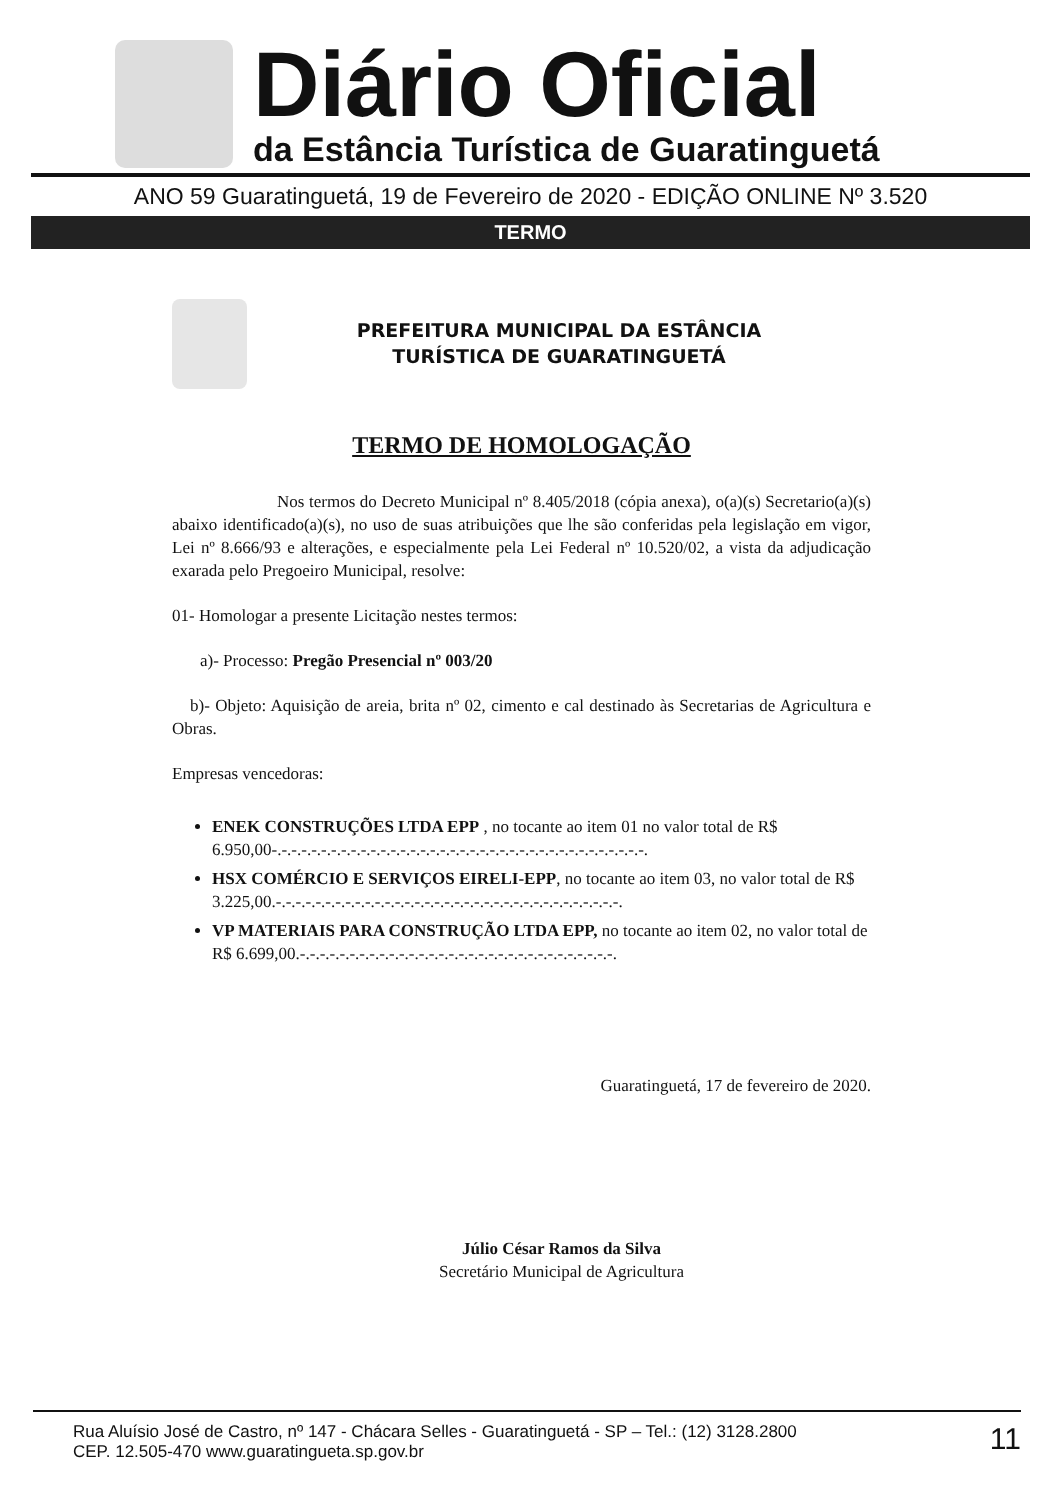Diário Oficial
da Estância Turística de Guaratinguetá
ANO 59 Guaratinguetá, 19 de Fevereiro de 2020 - EDIÇÃO ONLINE Nº 3.520
TERMO
PREFEITURA MUNICIPAL DA ESTÂNCIA
TURÍSTICA DE GUARATINGUETÁ
TERMO DE HOMOLOGAÇÃO
Nos termos do Decreto Municipal nº 8.405/2018 (cópia anexa), o(a)(s) Secretario(a)(s) abaixo identificado(a)(s), no uso de suas atribuições que lhe são conferidas pela legislação em vigor, Lei nº 8.666/93 e alterações, e especialmente pela Lei Federal nº 10.520/02, a vista da adjudicação exarada pelo Pregoeiro Municipal, resolve:
01- Homologar a presente Licitação nestes termos:
a)- Processo: Pregão Presencial nº 003/20
b)- Objeto: Aquisição de areia, brita nº 02, cimento e cal destinado às Secretarias de Agricultura e Obras.
Empresas vencedoras:
ENEK CONSTRUÇÕES LTDA EPP , no tocante ao item 01 no valor total de R$ 6.950,00-.-.-.-.-.-.-.-.-.-.-.-.-.-.-.-.-.-.-.-.-.-.-.-.-.-.-.-.-.-.-.-.-.-.-.-.-.-.
HSX COMÉRCIO E SERVIÇOS EIRELI-EPP, no tocante ao item 03, no valor total de R$ 3.225,00.-.-.-.-.-.-.-.-.-.-.-.-.-.-.-.-.-.-.-.-.-.-.-.-.-.-.-.-.-.-.-.-.-.-.-.
VP MATERIAIS PARA CONSTRUÇÃO LTDA EPP, no tocante ao item 02, no valor total de R$ 6.699,00.-.-.-.-.-.-.-.-.-.-.-.-.-.-.-.-.-.-.-.-.-.-.-.-.-.-.-.-.-.-.-.-.
Guaratinguetá, 17 de fevereiro de 2020.
Júlio César Ramos da Silva
Secretário Municipal de Agricultura
Rua Aluísio José de Castro, nº 147 - Chácara Selles - Guaratinguetá - SP – Tel.: (12) 3128.2800
CEP. 12.505-470 www.guaratingueta.sp.gov.br
11